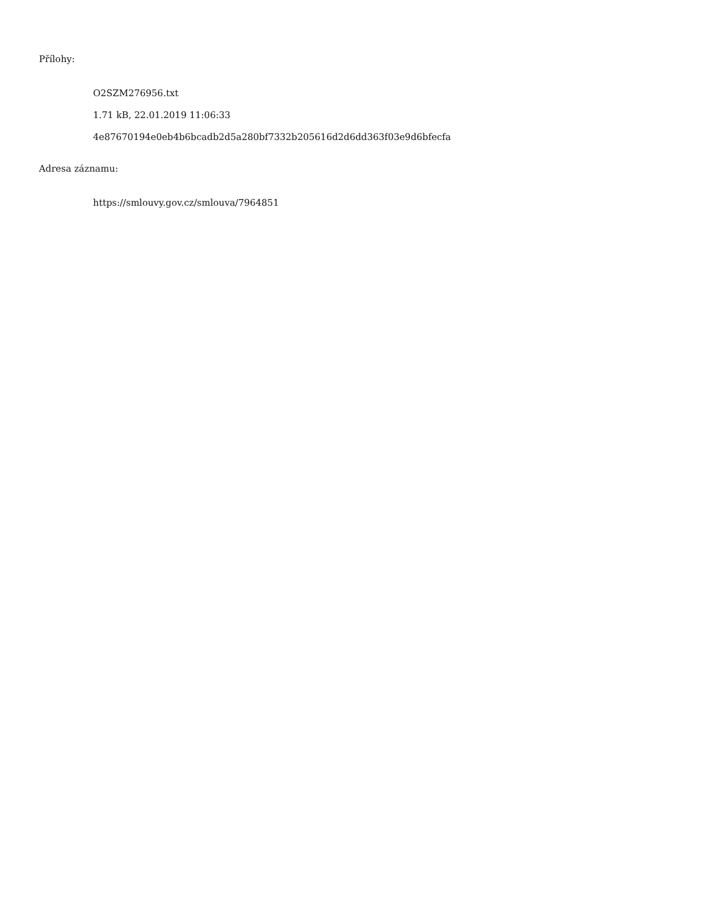Přílohy:
O2SZM276956.txt
1.71 kB, 22.01.2019 11:06:33
4e87670194e0eb4b6bcadb2d5a280bf7332b205616d2d6dd363f03e9d6bfecfa
Adresa záznamu:
https://smlouvy.gov.cz/smlouva/7964851